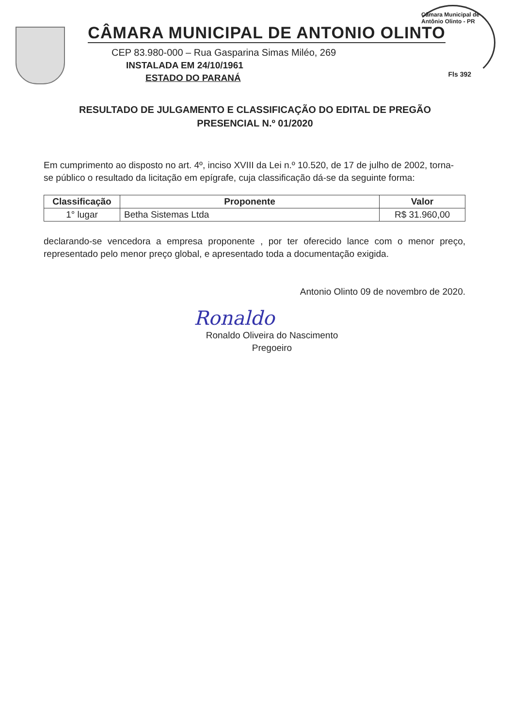Câmara Municipal de Antônio Olinto - PR
CÂMARA MUNICIPAL DE ANTONIO OLINTO
CEP 83.980-000 – Rua Gasparina Simas Miléo, 269
INSTALADA EM 24/10/1961
ESTADO DO PARANÁ
Fls 392
RESULTADO DE JULGAMENTO E CLASSIFICAÇÃO DO EDITAL DE PREGÃO PRESENCIAL N.º 01/2020
Em cumprimento ao disposto no art. 4º, inciso XVIII da Lei n.º 10.520, de 17 de julho de 2002, torna-se público o resultado da licitação em epígrafe, cuja classificação dá-se da seguinte forma:
| Classificação | Proponente | Valor |
| --- | --- | --- |
| 1° lugar | Betha Sistemas Ltda | R$ 31.960,00 |
declarando-se vencedora a empresa proponente , por ter oferecido lance com o menor preço, representado pelo menor preço global, e apresentado toda a documentação exigida.
Antonio Olinto 09 de novembro de 2020.
Ronaldo
Ronaldo Oliveira do Nascimento
Pregoeiro